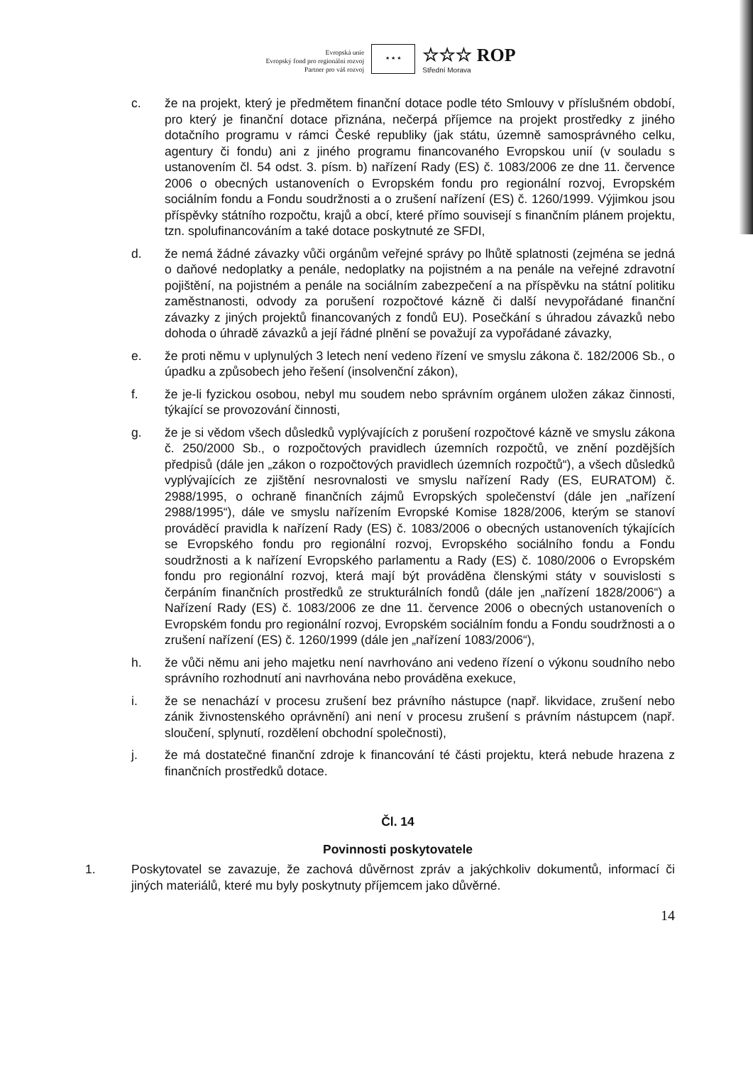Evropská unie
Evropský fond pro regionální rozvoj
Partner pro váš rozvoj
★ ★ ★
☆☆☆ ROP
Střední Morava
c. že na projekt, který je předmětem finanční dotace podle této Smlouvy v příslušném období, pro který je finanční dotace přiznána, nečerpá příjemce na projekt prostředky z jiného dotačního programu v rámci České republiky (jak státu, územně samosprávného celku, agentury či fondu) ani z jiného programu financovaného Evropskou unií (v souladu s ustanovením čl. 54 odst. 3. písm. b) nařízení Rady (ES) č. 1083/2006 ze dne 11. července 2006 o obecných ustanoveních o Evropském fondu pro regionální rozvoj, Evropském sociálním fondu a Fondu soudržnosti a o zrušení nařízení (ES) č. 1260/1999. Výjimkou jsou příspěvky státního rozpočtu, krajů a obcí, které přímo souvisejí s finančním plánem projektu, tzn. spolufinancováním a také dotace poskytnuté ze SFDI,
d. že nemá žádné závazky vůči orgánům veřejné správy po lhůtě splatnosti (zejména se jedná o daňové nedoplatky a penále, nedoplatky na pojistném a na penále na veřejné zdravotní pojištění, na pojistném a penále na sociálním zabezpečení a na příspěvku na státní politiku zaměstnanosti, odvody za porušení rozpočtové kázně či další nevypořádané finanční závazky z jiných projektů financovaných z fondů EU). Posečkání s úhradou závazků nebo dohoda o úhradě závazků a její řádné plnění se považují za vypořádané závazky,
e. že proti němu v uplynulých 3 letech není vedeno řízení ve smyslu zákona č. 182/2006 Sb., o úpadku a způsobech jeho řešení (insolvenční zákon),
f. že je-li fyzickou osobou, nebyl mu soudem nebo správním orgánem uložen zákaz činnosti, týkající se provozování činnosti,
g. že je si vědom všech důsledků vyplývajících z porušení rozpočtové kázně ve smyslu zákona č. 250/2000 Sb., o rozpočtových pravidlech územních rozpočtů, ve znění pozdějších předpisů (dále jen „zákon o rozpočtových pravidlech územních rozpočtů“), a všech důsledků vyplývajících ze zjištění nesrovnalosti ve smyslu nařízení Rady (ES, EURATOM) č. 2988/1995, o ochraně finančních zájmů Evropských společenství (dále jen „nařízení 2988/1995“), dále ve smyslu nařízením Evropské Komise 1828/2006, kterým se stanoví prováděcí pravidla k nařízení Rady (ES) č. 1083/2006 o obecných ustanoveních týkajících se Evropského fondu pro regionální rozvoj, Evropského sociálního fondu a Fondu soudržnosti a k nařízení Evropského parlamentu a Rady (ES) č. 1080/2006 o Evropském fondu pro regionální rozvoj, která mají být prováděna členskými státy v souvislosti s čerpáním finančních prostředků ze strukturálních fondů (dále jen „nařízení 1828/2006“) a Nařízení Rady (ES) č. 1083/2006 ze dne 11. července 2006 o obecných ustanoveních o Evropském fondu pro regionální rozvoj, Evropském sociálním fondu a Fondu soudržnosti a o zrušení nařízení (ES) č. 1260/1999 (dále jen „nařízení 1083/2006“),
h. že vůči němu ani jeho majetku není navrhováno ani vedeno řízení o výkonu soudního nebo správního rozhodnutí ani navrhována nebo prováděna exekuce,
i. že se nenachází v procesu zrušení bez právního nástupce (např. likvidace, zrušení nebo zánik živnostenského oprávnění) ani není v procesu zrušení s právním nástupcem (např. sloučení, splynutí, rozdělení obchodní společnosti),
j. že má dostatečné finanční zdroje k financování té části projektu, která nebude hrazena z finančních prostředků dotace.
Čl. 14
Povinnosti poskytovatele
1. Poskytovatel se zavazuje, že zachová důvěrnost zpráv a jakýchkoliv dokumentů, informací či jiných materiálů, které mu byly poskytnuty příjemcem jako důvěrné.
14